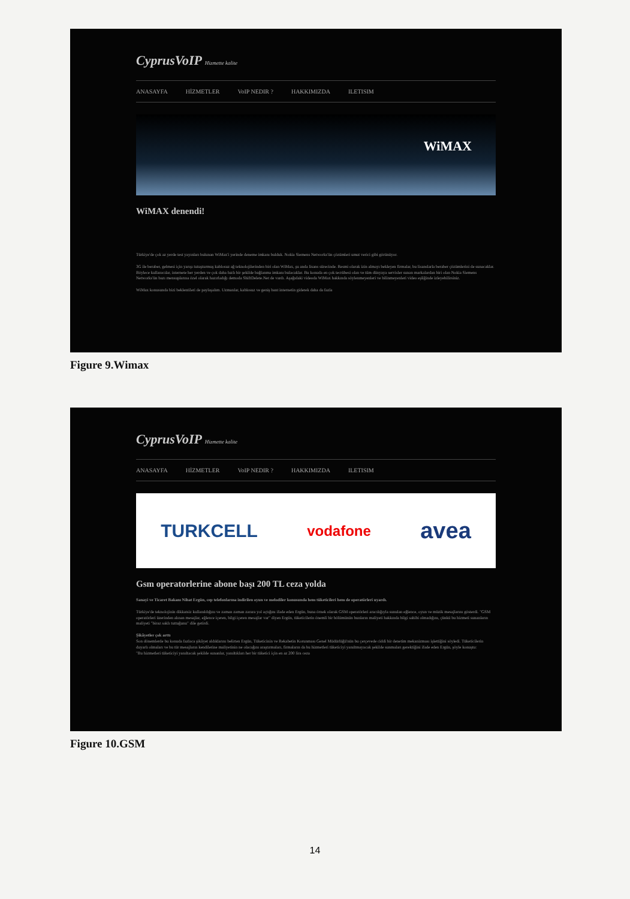CyprusVoIP Hizmette kalite
ANASAYFA HİZMETLER VoIP NEDIR ? HAKKIMIZDA ILETISIM
WiMAX
WiMAX denendi!
Türkiye'de çok az yerde test yayınları bulunan WiMax'i yerinde deneme imkanı bulduk. Nokia Siemens Networks'ün çözümleri umut verici gibi görünüyor.
3G ile beraber, gelmesi için yarışı tutuşturmuş kablosuz ağ teknolojilerinden biri olan WiMax, şu anda lisans sürecinde. Resmi olarak izin almayı bekleyen firmalar, bu lisanslarla beraber çözümlerini de sunacaklar. Böylece kullanıcılar, internete her yerden ve çok daha hızlı bir şekilde bağlanma imkanı bulacaklar. Bu konuda en çok tecrübesi olan ve tüm dünyaya servisler sunan markalardan biri olan Nokia Siemens Networks'ün bazı mensuplarına özel olarak hazırladığı demoda ShiftDelete.Net de vardı. Aşağıdaki videoda WiMax hakkında söylenmeyenleri ve bilinmeyenleri video eşliğinde izleyebilirsiniz.
WiMax konusunda bizi beklentileri de paylaşalım. Uzmanlar, kablosuz ve geniş bant internetin giderek daha da fazla
Figure 9.Wimax
CyprusVoIP Hizmette kalite
ANASAYFA HİZMETLER VoIP NEDIR ? HAKKIMIZDA ILETISIM
TURKCELL vodafone avea
Gsm operatorlerine abone başı 200 TL ceza yolda
Sanayi ve Ticaret Bakanı Nihat Ergün, cep telefonlarına indirilen oyun ve melodiler konusunda hem tüketicileri hem de operatörleri uyardı.
Türkiye'de teknolojinin dikkatsiz kullanıldığını ve zaman zaman zarara yol açtığını ifade eden Ergün, buna örnek olarak GSM operatörleri aracılığıyla sunulan eğlence, oyun ve müzik mesajlarını gösterdi. "GSM operatörleri üzerinden alınan mesajlar, eğlence içeren, bilgi içeren mesajlar var" diyen Ergün, tüketicilerin önemli bir bölümünün bunların maliyeti hakkında bilgi sahibi olmadığını, çünkü bu hizmeti sunanların maliyeti "biraz saklı tuttuğunu" dile getirdi.
Şikâyetler çok arttı
Son dönemlerde bu konuda fazlaca şikâyet aldıklarını belirten Ergün, Tüketicinin ve Rekabetin Korunması Genel Müdürlüğü'nün bu çerçevede ciddi bir denetim mekanizması işlettiğini söyledi. Tüketicilerin duyarlı olmaları ve bu tür mesajların kendilerine maliyetinin ne olacağını araştırmaları, firmaların da bu hizmetleri tüketiciyi yanıltmayacak şekilde sunmaları gerektiğini ifade eden Ergün, şöyle konuştu:
"Bu hizmetleri tüketiciyi yanıltacak şekilde sunanlar, yanıltıkları her bir tüketici için en az 200 lira ceza
Figure 10.GSM
14